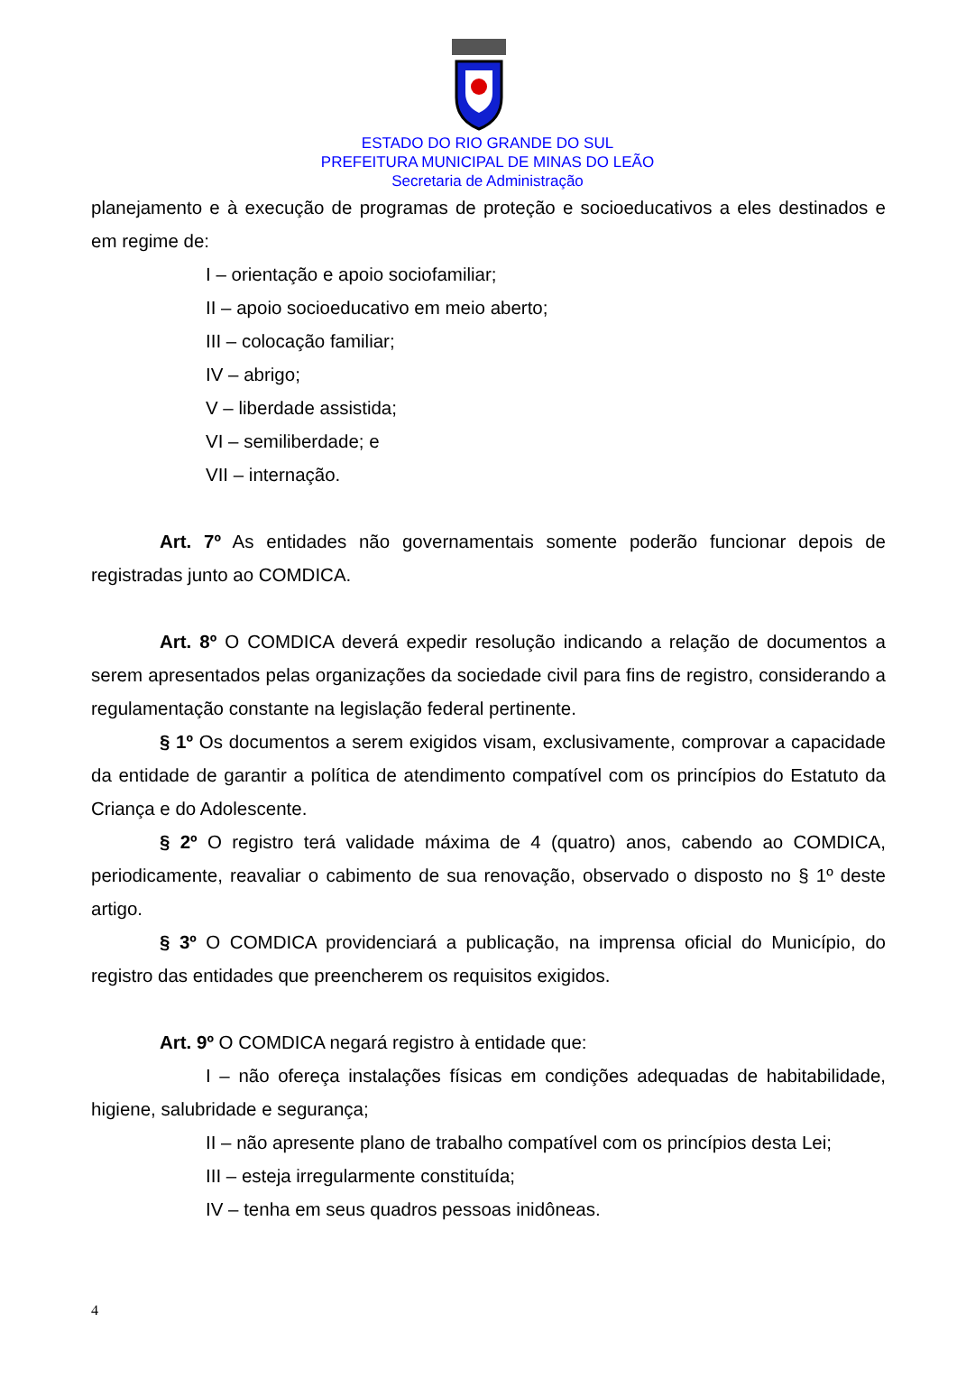ESTADO DO RIO GRANDE DO SUL
PREFEITURA MUNICIPAL DE MINAS DO LEÃO
Secretaria de Administração
planejamento e à execução de programas de proteção e socioeducativos a eles destinados e em regime de:
I – orientação e apoio sociofamiliar;
II – apoio socioeducativo em meio aberto;
III – colocação familiar;
IV – abrigo;
V – liberdade assistida;
VI – semiliberdade; e
VII – internação.
Art. 7º As entidades não governamentais somente poderão funcionar depois de registradas junto ao COMDICA.
Art. 8º O COMDICA deverá expedir resolução indicando a relação de documentos a serem apresentados pelas organizações da sociedade civil para fins de registro, considerando a regulamentação constante na legislação federal pertinente.
§ 1º Os documentos a serem exigidos visam, exclusivamente, comprovar a capacidade da entidade de garantir a política de atendimento compatível com os princípios do Estatuto da Criança e do Adolescente.
§ 2º O registro terá validade máxima de 4 (quatro) anos, cabendo ao COMDICA, periodicamente, reavaliar o cabimento de sua renovação, observado o disposto no § 1º deste artigo.
§ 3º O COMDICA providenciará a publicação, na imprensa oficial do Município, do registro das entidades que preencherem os requisitos exigidos.
Art. 9º O COMDICA negará registro à entidade que:
I – não ofereça instalações físicas em condições adequadas de habitabilidade, higiene, salubridade e segurança;
II – não apresente plano de trabalho compatível com os princípios desta Lei;
III – esteja irregularmente constituída;
IV – tenha em seus quadros pessoas inidôneas.
4